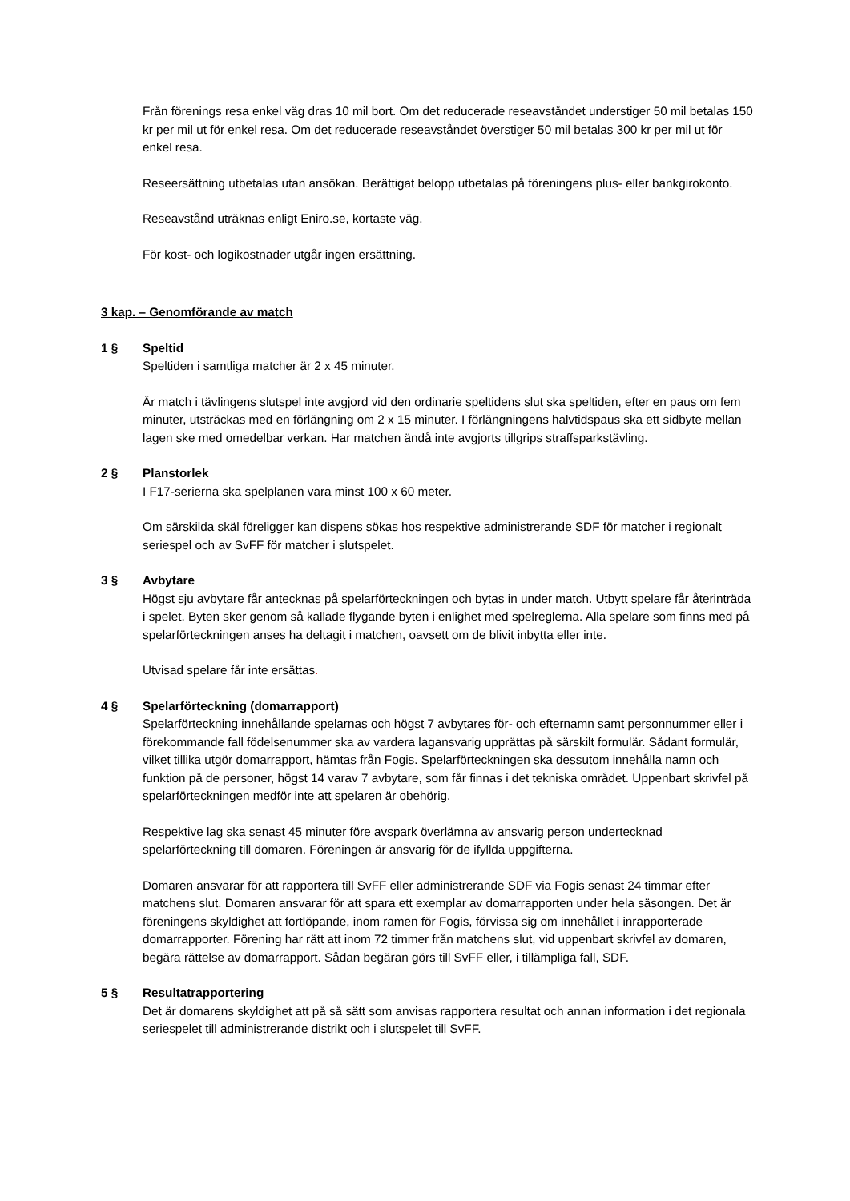Från förenings resa enkel väg dras 10 mil bort. Om det reducerade reseavståndet understiger 50 mil betalas 150 kr per mil ut för enkel resa. Om det reducerade reseavståndet överstiger 50 mil betalas 300 kr per mil ut för enkel resa.
Reseersättning utbetalas utan ansökan. Berättigat belopp utbetalas på föreningens plus- eller bankgirokonto.
Reseavstånd uträknas enligt Eniro.se, kortaste väg.
För kost- och logikostnader utgår ingen ersättning.
3 kap. – Genomförande av match
1 § Speltid
Speltiden i samtliga matcher är 2 x 45 minuter.
Är match i tävlingens slutspel inte avgjord vid den ordinarie speltidens slut ska speltiden, efter en paus om fem minuter, utsträckas med en förlängning om 2 x 15 minuter. I förlängningens halvtidspaus ska ett sidbyte mellan lagen ske med omedelbar verkan. Har matchen ändå inte avgjorts tillgrips straffsparkstävling.
2 § Planstorlek
I F17-serierna ska spelplanen vara minst 100 x 60 meter.
Om särskilda skäl föreligger kan dispens sökas hos respektive administrerande SDF för matcher i regionalt seriespel och av SvFF för matcher i slutspelet.
3 § Avbytare
Högst sju avbytare får antecknas på spelarförteckningen och bytas in under match. Utbytt spelare får återinträda i spelet. Byten sker genom så kallade flygande byten i enlighet med spelreglerna. Alla spelare som finns med på spelarförteckningen anses ha deltagit i matchen, oavsett om de blivit inbytta eller inte.
Utvisad spelare får inte ersättas.
4 § Spelarförteckning (domarrapport)
Spelarförteckning innehållande spelarnas och högst 7 avbytares för- och efternamn samt personnummer eller i förekommande fall födelsenummer ska av vardera lagansvarig upprättas på särskilt formulär. Sådant formulär, vilket tillika utgör domarrapport, hämtas från Fogis. Spelarförteckningen ska dessutom innehålla namn och funktion på de personer, högst 14 varav 7 avbytare, som får finnas i det tekniska området. Uppenbart skrivfel på spelarförteckningen medför inte att spelaren är obehörig.
Respektive lag ska senast 45 minuter före avspark överlämna av ansvarig person undertecknad spelarförteckning till domaren. Föreningen är ansvarig för de ifyllda uppgifterna.
Domaren ansvarar för att rapportera till SvFF eller administrerande SDF via Fogis senast 24 timmar efter matchens slut. Domaren ansvarar för att spara ett exemplar av domarrapporten under hela säsongen. Det är föreningens skyldighet att fortlöpande, inom ramen för Fogis, förvissa sig om innehållet i inrapporterade domarrapporter. Förening har rätt att inom 72 timmer från matchens slut, vid uppenbart skrivfel av domaren, begära rättelse av domarrapport. Sådan begäran görs till SvFF eller, i tillämpliga fall, SDF.
5 § Resultatrapportering
Det är domarens skyldighet att på så sätt som anvisas rapportera resultat och annan information i det regionala seriespelet till administrerande distrikt och i slutspelet till SvFF.